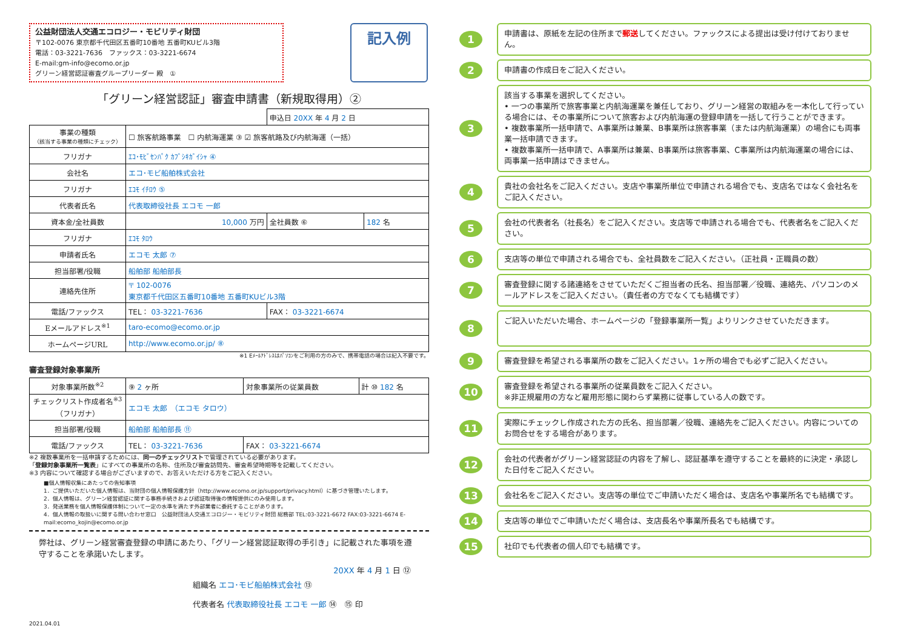公益財団法人交通エコロジー・モビリティ財団
〒102-0076 東京都千代田区五番町10番地 五番町KUビル3階
電話：03-3221-7636　ファックス：03-3221-6674
E-mail:gm-info@ecomo.or.jp
グリーン経営認証審査グループリーダー 殿　①
記入例
「グリーン経営認証」審査申請書（新規取得用）②
| | | 申込日 20XX 年 4 月 2 日 | |
| 事業の種類 （該当する事業の種類にチェック） | ☐ 旅客航路事業 ☐ 内航海運業 ③ ☑ 旅客航路及び内航海運（一括） | | |
| フリガナ | ｴｺ･ﾓﾋﾞｾﾝﾊﾟｸ ｶﾌﾞｼｷｶﾞｲｼｬ ④ | | |
| 会社名 | エコ･モビ船舶株式会社 | | |
| フリガナ | ｴｺﾓ ｲﾁﾛｳ ⑤ | | |
| 代表者氏名 | 代表取締役社長 エコモ 一郎 | | |
| 資本金/全社員数 | 10,000 万円 | 全社員数 ⑥ | 182 名 |
| フリガナ | ｴｺﾓ ﾀﾛｳ | | |
| 申請者氏名 | エコモ 太郎 ⑦ | | |
| 担当部署/役職 | 船舶部 船舶部長 | | |
| 連絡先住所 | 〒 102-0076 東京都千代田区五番町10番地 五番町KUビル3階 | | |
| 電話/ファックス | TEL： 03-3221-7636 | FAX： 03-3221-6674 | |
| Eメールアドレス<sup>※1</sup> | taro-ecomo@ecomo.or.jp | | |
| ホームページURL | http://www.ecomo.or.jp/ ⑧ | | |
※1 Eﾒｰﾙｱﾄﾞﾚｽはﾊﾟｿｺﾝをご利用の方のみで、携帯電話の場合は記入不要です。
審査登録対象事業所
| 対象事業所数<sup>※2</sup> | ⑨ 2 ヶ所 | 対象事業所の従業員数 | 計 ⑩ 182 名 |
| チェックリスト作成者名<sup>※3</sup> （フリガナ） | エコモ 太郎 （エコモ タロウ） | | |
| 担当部署/役職 | 船舶部 船舶部長 ⑪ | | |
| 電話/ファックス | TEL： 03-3221-7636 | FAX： 03-3221-6674 | |
※2 複数事業所を一括申請するためには、同一のチェックリストで管理されている必要があります。
「登録対象事業所一覧表」にすべての事業所の名称、住所及び審査訪問先、審査希望時期等を記載してください。
※3 内容について確認する場合がございますので、お答えいただける方をご記入ください。
■個人情報収集にあたっての告知事項
1．ご提供いただいた個人情報は、当財団の個人情報保護方針（http://www.ecomo.or.jp/support/privacy.html）に基づき管理いたします。
2．個人情報は、グリーン経営認証に関する事務手続きおよび認証取得後の情報提供にのみ使用します。
3．発送業務を個人情報保護体制について一定の水準を満たす外部業者に委託することがあります。
4．個人情報の取扱いに関する問い合わせ窓口　公益財団法人交通エコロジー・モビリティ財団 総務部 TEL:03-3221-6672 FAX:03-3221-6674 E-mail:ecomo_kojin@ecomo.or.jp
弊社は、グリーン経営審査登録の申請にあたり、「グリーン経営認証取得の手引き」に記載された事項を遵守することを承諾いたします。
20XX 年 4 月 1 日 ⑫
組織名 エコ･モビ船舶株式会社 ⑬
代表者名 代表取締役社長 エコモ 一郎 ⑭　⑮ 印
2021.04.01
1
申請書は、原紙を左記の住所まで郵送してください。ファックスによる提出は受け付けておりません。
2
申請書の作成日をご記入ください。
3
該当する事業を選択してください。
• 一つの事業所で旅客事業と内航海運業を兼任しており、グリーン経営の取組みを一本化して行っている場合には、その事業所について旅客および内航海運の登録申請を一括して行うことができます。
• 複数事業所一括申請で、A事業所は兼業、B事業所は旅客事業（または内航海運業）の場合にも両事業一括申請できます。
• 複数事業所一括申請で、A事業所は兼業、B事業所は旅客事業、C事業所は内航海運業の場合には、両事業一括申請はできません。
4
貴社の会社名をご記入ください。支店や事業所単位で申請される場合でも、支店名ではなく会社名をご記入ください。
5
会社の代表者名（社長名）をご記入ください。支店等で申請される場合でも、代表者名をご記入ください。
6
支店等の単位で申請される場合でも、全社員数をご記入ください。（正社員・正職員の数）
7
審査登録に関する諸連絡をさせていただくご担当者の氏名、担当部署／役職、連絡先、パソコンのメールアドレスをご記入ください。（責任者の方でなくても結構です）
8
ご記入いただいた場合、ホームページの「登録事業所一覧」よりリンクさせていただきます。
9
審査登録を希望される事業所の数をご記入ください。1ヶ所の場合でも必ずご記入ください。
10
審査登録を希望される事業所の従業員数をご記入ください。
※非正規雇用の方など雇用形態に関わらず業務に従事している人の数です。
11
実際にチェックし作成された方の氏名、担当部署／役職、連絡先をご記入ください。内容についてのお問合せをする場合があります。
12
会社の代表者がグリーン経営認証の内容を了解し、認証基準を遵守することを最終的に決定・承認した日付をご記入ください。
13
会社名をご記入ください。支店等の単位でご申請いただく場合は、支店名や事業所名でも結構です。
14
支店等の単位でご申請いただく場合は、支店長名や事業所長名でも結構です。
15
社印でも代表者の個人印でも結構です。